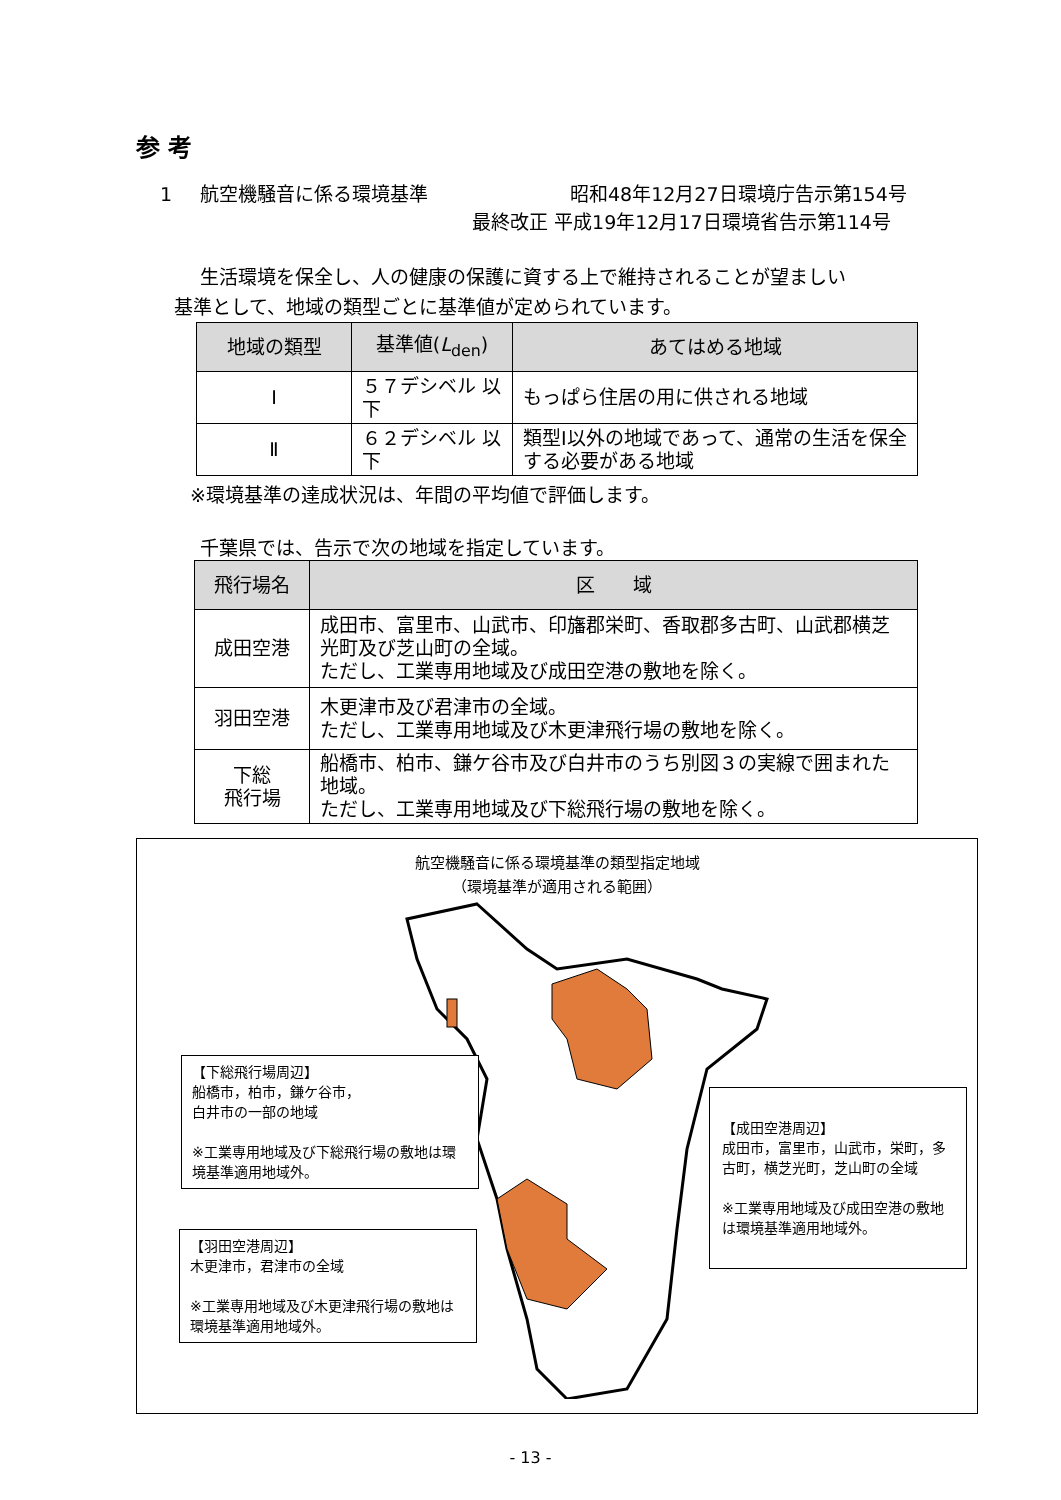参 考
1 航空機騒音に係る環境基準 昭和48年12月27日環境庁告示第154号
最終改正 平成19年12月17日環境省告示第114号
生活環境を保全し、人の健康の保護に資する上で維持されることが望ましい
基準として、地域の類型ごとに基準値が定められています。
| 地域の類型 | 基準値( L<sub>den</sub>) | あてはめる地域 |
| --- | --- | --- |
| Ⅰ | ５７デシベル 以下 | もっぱら住居の用に供される地域 |
| Ⅱ | ６２デシベル 以下 | 類型Ⅰ以外の地域であって、通常の生活を保全する必要がある地域 |
※環境基準の達成状況は、年間の平均値で評価します。
千葉県では、告示で次の地域を指定しています。
| 飛行場名 | 区 域 |
| --- | --- |
| 成田空港 | 成田市、富里市、山武市、印旛郡栄町、香取郡多古町、山武郡横芝光町及び芝山町の全域。 ただし、工業専用地域及び成田空港の敷地を除く。 |
| 羽田空港 | 木更津市及び君津市の全域。 ただし、工業専用地域及び木更津飛行場の敷地を除く。 |
| 下総 飛行場 | 船橋市、柏市、鎌ケ谷市及び白井市のうち別図３の実線で囲まれた地域。 ただし、工業専用地域及び下総飛行場の敷地を除く。 |
航空機騒音に係る環境基準の類型指定地域
（環境基準が適用される範囲）
【下総飛行場周辺】
船橋市，柏市，鎌ケ谷市，
白井市の一部の地域
※工業専用地域及び下総飛行場の敷地は環境基準適用地域外。
【羽田空港周辺】
木更津市，君津市の全域
※工業専用地域及び木更津飛行場の敷地は環境基準適用地域外。
【成田空港周辺】
成田市，富里市，山武市，栄町，多古町，横芝光町，芝山町の全域
※工業専用地域及び成田空港の敷地は環境基準適用地域外。
- 13 -